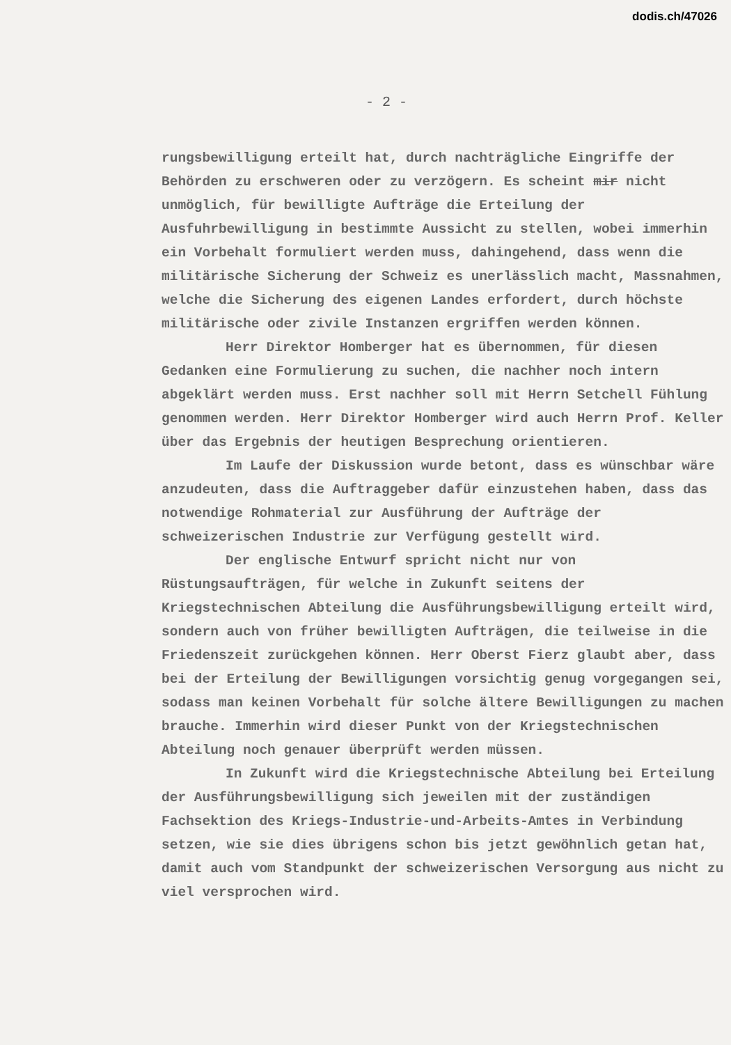dodis.ch/47026
- 2 -
rungsbewilligung erteilt hat, durch nachträgliche Eingriffe der Behörden zu erschweren oder zu verzögern. Es scheint mir nicht unmöglich, für bewilligte Aufträge die Erteilung der Ausfuhrbewilligung in bestimmte Aussicht zu stellen, wobei immerhin ein Vorbehalt formuliert werden muss, dahingehend, dass wenn die militärische Sicherung der Schweiz es unerlässlich macht, Massnahmen, welche die Sicherung des eigenen Landes erfordert, durch höchste militärische oder zivile Instanzen ergriffen werden können.
Herr Direktor Homberger hat es übernommen, für diesen Gedanken eine Formulierung zu suchen, die nachher noch intern abgeklärt werden muss. Erst nachher soll mit Herrn Setchell Fühlung genommen werden. Herr Direktor Homberger wird auch Herrn Prof. Keller über das Ergebnis der heutigen Besprechung orientieren.
Im Laufe der Diskussion wurde betont, dass es wünschbar wäre anzudeuten, dass die Auftraggeber dafür einzustehen haben, dass das notwendige Rohmaterial zur Ausführung der Aufträge der schweizerischen Industrie zur Verfügung gestellt wird.
Der englische Entwurf spricht nicht nur von Rüstungsaufträgen, für welche in Zukunft seitens der Kriegstechnischen Abteilung die Ausführungsbewilligung erteilt wird, sondern auch von früher bewilligten Aufträgen, die teilweise in die Friedenszeit zurückgehen können. Herr Oberst Fierz glaubt aber, dass bei der Erteilung der Bewilligungen vorsichtig genug vorgegangen sei, sodass man keinen Vorbehalt für solche ältere Bewilligungen zu machen brauche. Immerhin wird dieser Punkt von der Kriegstechnischen Abteilung noch genauer überprüft werden müssen.
In Zukunft wird die Kriegstechnische Abteilung bei Erteilung der Ausführungsbewilligung sich jeweilen mit der zuständigen Fachsektion des Kriegs-Industrie-und-Arbeits-Amtes in Verbindung setzen, wie sie dies übrigens schon bis jetzt gewöhnlich getan hat, damit auch vom Standpunkt der schweizerischen Versorgung aus nicht zu viel versprochen wird.